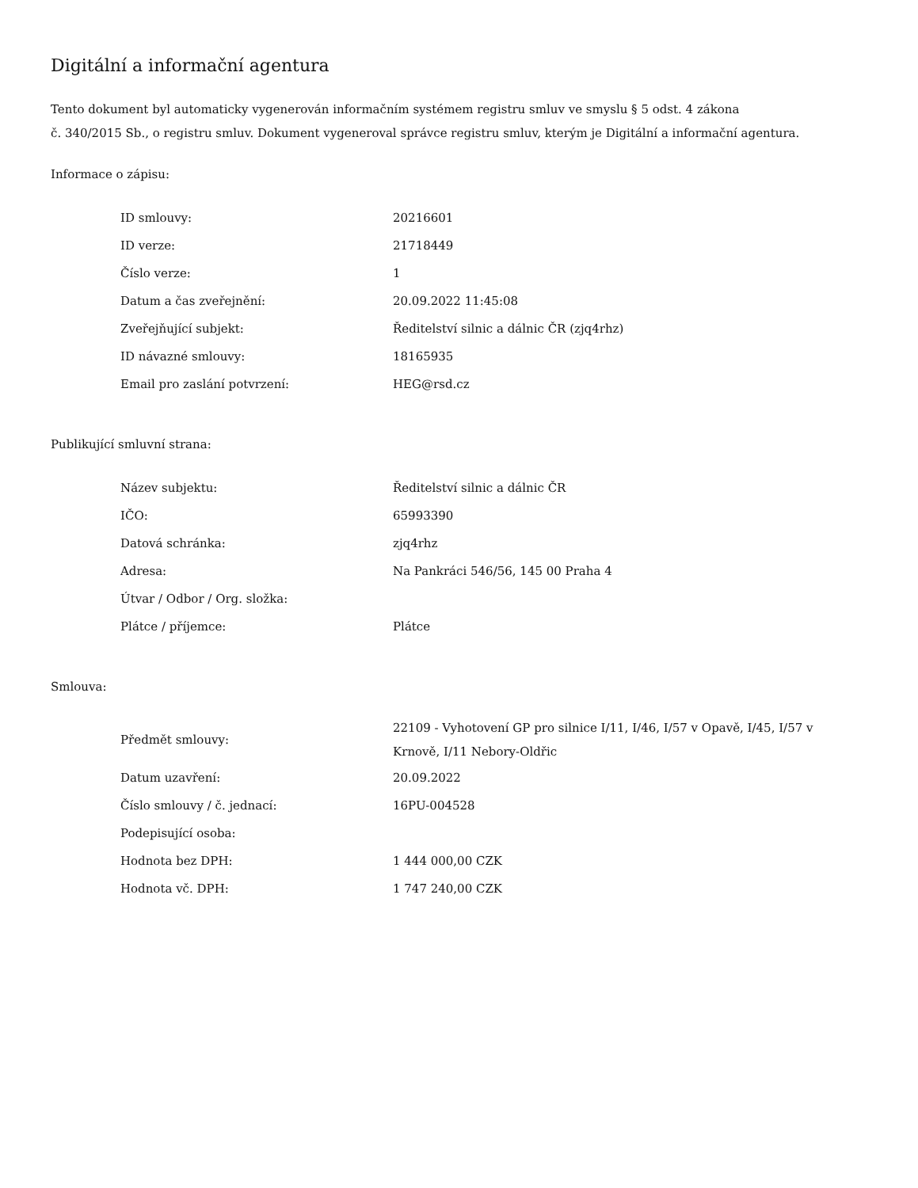Digitální a informační agentura
Tento dokument byl automaticky vygenerován informačním systémem registru smluv ve smyslu § 5 odst. 4 zákona
č. 340/2015 Sb., o registru smluv. Dokument vygeneroval správce registru smluv, kterým je Digitální a informační agentura.
Informace o zápisu:
| ID smlouvy: | 20216601 |
| ID verze: | 21718449 |
| Číslo verze: | 1 |
| Datum a čas zveřejnění: | 20.09.2022 11:45:08 |
| Zveřejňující subjekt: | Ředitelství silnic a dálnic ČR (zjq4rhz) |
| ID návazné smlouvy: | 18165935 |
| Email pro zaslání potvrzení: | HEG@rsd.cz |
Publikující smluvní strana:
| Název subjektu: | Ředitelství silnic a dálnic ČR |
| IČO: | 65993390 |
| Datová schránka: | zjq4rhz |
| Adresa: | Na Pankráci 546/56, 145 00 Praha 4 |
| Útvar / Odbor / Org. složka: | |
| Plátce / příjemce: | Plátce |
Smlouva:
| Předmět smlouvy: | 22109 - Vyhotovení GP pro silnice I/11, I/46, I/57 v Opavě, I/45, I/57 v Krnově, I/11 Nebory-Oldřic |
| Datum uzavření: | 20.09.2022 |
| Číslo smlouvy / č. jednací: | 16PU-004528 |
| Podepisující osoba: | |
| Hodnota bez DPH: | 1 444 000,00 CZK |
| Hodnota vč. DPH: | 1 747 240,00 CZK |